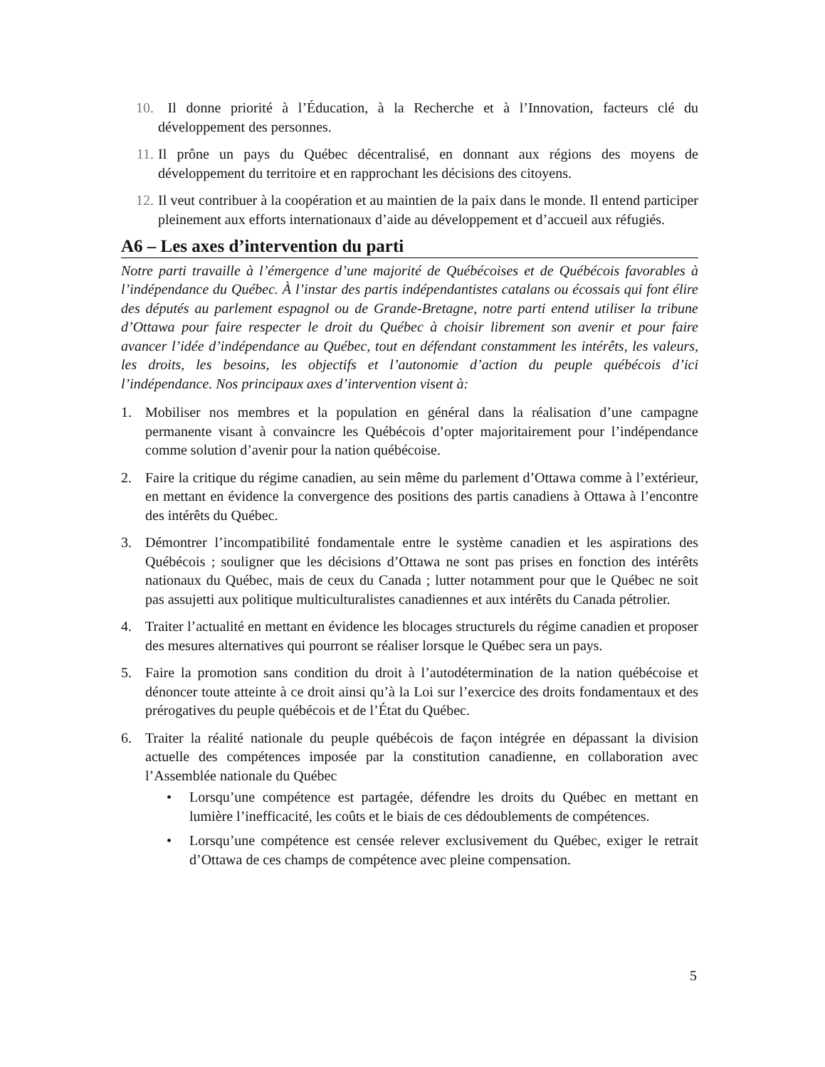10. Il donne priorité à l’Éducation, à la Recherche et à l’Innovation, facteurs clé du développement des personnes.
11. Il prône un pays du Québec décentralisé, en donnant aux régions des moyens de développement du territoire et en rapprochant les décisions des citoyens.
12. Il veut contribuer à la coopération et au maintien de la paix dans le monde. Il entend participer pleinement aux efforts internationaux d’aide au développement et d’accueil aux réfugiés.
A6 – Les axes d’intervention du parti
Notre parti travaille à l’émergence d’une majorité de Québécoises et de Québécois favorables à l’indépendance du Québec. À l’instar des partis indépendantistes catalans ou écossais qui font élire des députés au parlement espagnol ou de Grande-Bretagne, notre parti entend utiliser la tribune d’Ottawa pour faire respecter le droit du Québec à choisir librement son avenir et pour faire avancer l’idée d’indépendance au Québec, tout en défendant constamment les intérêts, les valeurs, les droits, les besoins, les objectifs et l’autonomie d’action du peuple québécois d’ici l’indépendance. Nos principaux axes d’intervention visent à:
1. Mobiliser nos membres et la population en général dans la réalisation d’une campagne permanente visant à convaincre les Québécois d’opter majoritairement pour l’indépendance comme solution d’avenir pour la nation québécoise.
2. Faire la critique du régime canadien, au sein même du parlement d’Ottawa comme à l’extérieur, en mettant en évidence la convergence des positions des partis canadiens à Ottawa à l’encontre des intérêts du Québec.
3. Démontrer l’incompatibilité fondamentale entre le système canadien et les aspirations des Québécois ; souligner que les décisions d’Ottawa ne sont pas prises en fonction des intérêts nationaux du Québec, mais de ceux du Canada ; lutter notamment pour que le Québec ne soit pas assujetti aux politique multiculturalistes canadiennes et aux intérêts du Canada pétrolier.
4. Traiter l’actualité en mettant en évidence les blocages structurels du régime canadien et proposer des mesures alternatives qui pourront se réaliser lorsque le Québec sera un pays.
5. Faire la promotion sans condition du droit à l’autodétermination de la nation québécoise et dénoncer toute atteinte à ce droit ainsi qu’à la Loi sur l’exercice des droits fondamentaux et des prérogatives du peuple québécois et de l’État du Québec.
6. Traiter la réalité nationale du peuple québécois de façon intégrée en dépassant la division actuelle des compétences imposée par la constitution canadienne, en collaboration avec l’Assemblée nationale du Québec
• Lorsqu’une compétence est partagée, défendre les droits du Québec en mettant en lumière l’inefficacité, les coûts et le biais de ces dédoublements de compétences.
• Lorsqu’une compétence est censée relever exclusivement du Québec, exiger le retrait d’Ottawa de ces champs de compétence avec pleine compensation.
5